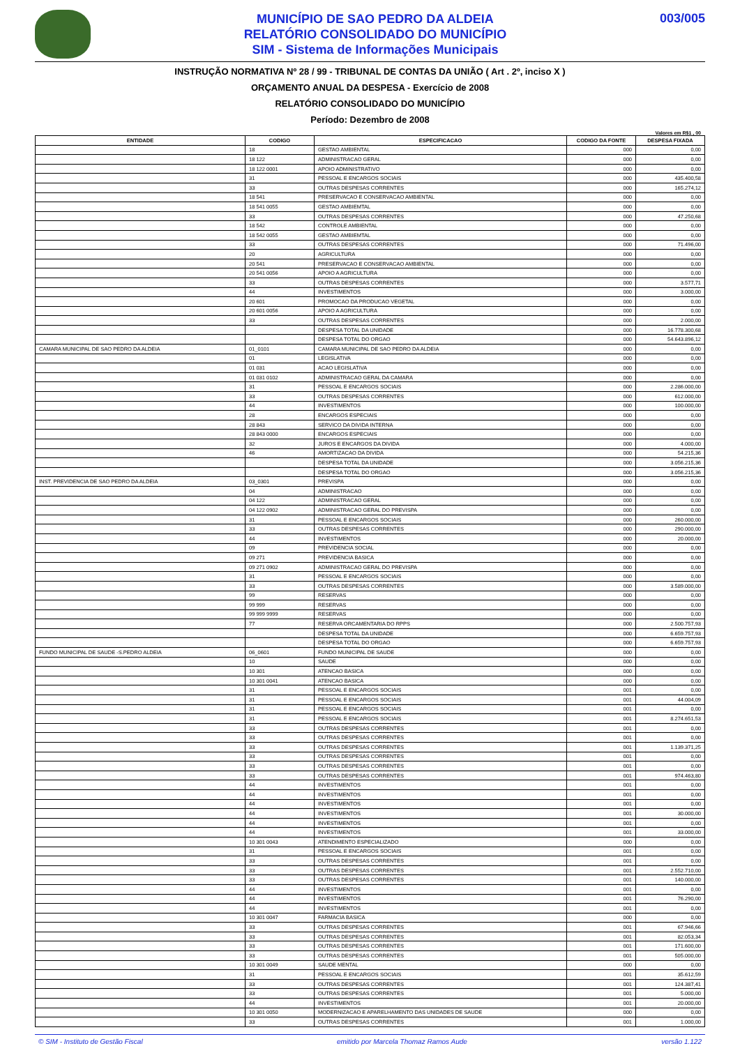MUNICÍPIO DE SAO PEDRO DA ALDEIA
RELATÓRIO CONSOLIDADO DO MUNICÍPIO
SIM - Sistema de Informações Municipais
003/005
INSTRUÇÃO NORMATIVA Nº 28 / 99 - TRIBUNAL DE CONTAS DA UNIÃO ( Art . 2º, inciso X )
ORÇAMENTO ANUAL DA DESPESA - Exercício de 2008
RELATÓRIO CONSOLIDADO DO MUNICÍPIO
Período: Dezembro de 2008
Valores em R$1 , 00
| ENTIDADE | CODIGO | ESPECIFICACAO | CODIGO DA FONTE | DESPESA FIXADA |
| --- | --- | --- | --- | --- |
| | 18 | GESTAO AMBIENTAL | 000 | 0,00 |
| | 18 122 | ADMINISTRACAO GERAL | 000 | 0,00 |
| | 18 122 0001 | APOIO ADMINISTRATIVO | 000 | 0,00 |
| | 31 | PESSOAL E ENCARGOS SOCIAIS | 000 | 435.400,58 |
| | 33 | OUTRAS DESPESAS CORRENTES | 000 | 165.274,12 |
| | 18 541 | PRESERVACAO E CONSERVACAO AMBIENTAL | 000 | 0,00 |
| | 18 541 0055 | GESTAO AMBIEMTAL | 000 | 0,00 |
| | 33 | OUTRAS DESPESAS CORRENTES | 000 | 47.250,68 |
| | 18 542 | CONTROLE AMBIENTAL | 000 | 0,00 |
| | 18 542 0055 | GESTAO AMBIEMTAL | 000 | 0,00 |
| | 33 | OUTRAS DESPESAS CORRENTES | 000 | 71.496,00 |
| | 20 | AGRICULTURA | 000 | 0,00 |
| | 20 541 | PRESERVACAO E CONSERVACAO AMBIENTAL | 000 | 0,00 |
| | 20 541 0056 | APOIO A AGRICULTURA | 000 | 0,00 |
| | 33 | OUTRAS DESPESAS CORRENTES | 000 | 3.577,71 |
| | 44 | INVESTIMENTOS | 000 | 3.000,00 |
| | 20 601 | PROMOCAO DA PRODUCAO VEGETAL | 000 | 0,00 |
| | 20 601 0056 | APOIO A AGRICULTURA | 000 | 0,00 |
| | 33 | OUTRAS DESPESAS CORRENTES | 000 | 2.000,00 |
| | | DESPESA TOTAL DA UNIDADE | 000 | 16.778.300,68 |
| | | DESPESA TOTAL DO ORGAO | 000 | 54.643.896,12 |
| CAMARA MUNICIPAL DE SAO PEDRO DA ALDEIA | 01_0101 | CAMARA MUNICIPAL DE SAO PEDRO DA ALDEIA | 000 | 0,00 |
| | 01 | LEGISLATIVA | 000 | 0,00 |
| | 01 031 | ACAO LEGISLATIVA | 000 | 0,00 |
| | 01 031 0102 | ADMINISTRACAO GERAL DA CAMARA | 000 | 0,00 |
| | 31 | PESSOAL E ENCARGOS SOCIAIS | 000 | 2.286.000,00 |
| | 33 | OUTRAS DESPESAS CORRENTES | 000 | 612.000,00 |
| | 44 | INVESTIMENTOS | 000 | 100.000,00 |
| | 28 | ENCARGOS ESPECIAIS | 000 | 0,00 |
| | 28 843 | SERVICO DA DIVIDA INTERNA | 000 | 0,00 |
| | 28 843 0000 | ENCARGOS ESPECIAIS | 000 | 0,00 |
| | 32 | JUROS E ENCARGOS DA DIVIDA | 000 | 4.000,00 |
| | 46 | AMORTIZACAO DA DIVIDA | 000 | 54.215,36 |
| | | DESPESA TOTAL DA UNIDADE | 000 | 3.056.215,36 |
| | | DESPESA TOTAL DO ORGAO | 000 | 3.056.215,36 |
| INST. PREVIDENCIA DE SAO PEDRO DA ALDEIA | 03_0301 | PREVISPA | 000 | 0,00 |
| | 04 | ADMINISTRACAO | 000 | 0,00 |
| | 04 122 | ADMINISTRACAO GERAL | 000 | 0,00 |
| | 04 122 0902 | ADMINISTRACAO GERAL DO PREVISPA | 000 | 0,00 |
| | 31 | PESSOAL E ENCARGOS SOCIAIS | 000 | 260.000,00 |
| | 33 | OUTRAS DESPESAS CORRENTES | 000 | 290.000,00 |
| | 44 | INVESTIMENTOS | 000 | 20.000,00 |
| | 09 | PREVIDENCIA SOCIAL | 000 | 0,00 |
| | 09 271 | PREVIDENCIA BASICA | 000 | 0,00 |
| | 09 271 0902 | ADMINISTRACAO GERAL DO PREVISPA | 000 | 0,00 |
| | 31 | PESSOAL E ENCARGOS SOCIAIS | 000 | 0,00 |
| | 33 | OUTRAS DESPESAS CORRENTES | 000 | 3.589.000,00 |
| | 99 | RESERVAS | 000 | 0,00 |
| | 99 999 | RESERVAS | 000 | 0,00 |
| | 99 999 9999 | RESERVAS | 000 | 0,00 |
| | 77 | RESERVA ORCAMENTARIA DO RPPS | 000 | 2.500.757,93 |
| | | DESPESA TOTAL DA UNIDADE | 000 | 6.659.757,93 |
| | | DESPESA TOTAL DO ORGAO | 000 | 6.659.757,93 |
| FUNDO MUNICIPAL DE SAUDE -S.PEDRO ALDEIA | 06_0601 | FUNDO MUNICIPAL DE SAUDE | 000 | 0,00 |
| | 10 | SAUDE | 000 | 0,00 |
| | 10 301 | ATENCAO BASICA | 000 | 0,00 |
| | 10 301 0041 | ATENCAO BASICA | 000 | 0,00 |
| | 31 | PESSOAL E ENCARGOS SOCIAIS | 001 | 0,00 |
| | 31 | PESSOAL E ENCARGOS SOCIAIS | 001 | 44.004,09 |
| | 31 | PESSOAL E ENCARGOS SOCIAIS | 001 | 0,00 |
| | 31 | PESSOAL E ENCARGOS SOCIAIS | 001 | 8.274.651,53 |
| | 33 | OUTRAS DESPESAS CORRENTES | 001 | 0,00 |
| | 33 | OUTRAS DESPESAS CORRENTES | 001 | 0,00 |
| | 33 | OUTRAS DESPESAS CORRENTES | 001 | 1.139.371,25 |
| | 33 | OUTRAS DESPESAS CORRENTES | 001 | 0,00 |
| | 33 | OUTRAS DESPESAS CORRENTES | 001 | 0,00 |
| | 33 | OUTRAS DESPESAS CORRENTES | 001 | 974.463,80 |
| | 44 | INVESTIMENTOS | 001 | 0,00 |
| | 44 | INVESTIMENTOS | 001 | 0,00 |
| | 44 | INVESTIMENTOS | 001 | 0,00 |
| | 44 | INVESTIMENTOS | 001 | 30.000,00 |
| | 44 | INVESTIMENTOS | 001 | 0,00 |
| | 44 | INVESTIMENTOS | 001 | 33.000,00 |
| | 10 301 0043 | ATENDIMENTO ESPECIALIZADO | 000 | 0,00 |
| | 31 | PESSOAL E ENCARGOS SOCIAIS | 001 | 0,00 |
| | 33 | OUTRAS DESPESAS CORRENTES | 001 | 0,00 |
| | 33 | OUTRAS DESPESAS CORRENTES | 001 | 2.552.710,00 |
| | 33 | OUTRAS DESPESAS CORRENTES | 001 | 140.000,00 |
| | 44 | INVESTIMENTOS | 001 | 0,00 |
| | 44 | INVESTIMENTOS | 001 | 76.290,00 |
| | 44 | INVESTIMENTOS | 001 | 0,00 |
| | 10 301 0047 | FARMACIA BASICA | 000 | 0,00 |
| | 33 | OUTRAS DESPESAS CORRENTES | 001 | 67.946,66 |
| | 33 | OUTRAS DESPESAS CORRENTES | 001 | 82.053,34 |
| | 33 | OUTRAS DESPESAS CORRENTES | 001 | 171.600,00 |
| | 33 | OUTRAS DESPESAS CORRENTES | 001 | 505.000,00 |
| | 10 301 0049 | SAUDE MENTAL | 000 | 0,00 |
| | 31 | PESSOAL E ENCARGOS SOCIAIS | 001 | 35.612,59 |
| | 33 | OUTRAS DESPESAS CORRENTES | 001 | 124.387,41 |
| | 33 | OUTRAS DESPESAS CORRENTES | 001 | 5.000,00 |
| | 44 | INVESTIMENTOS | 001 | 20.000,00 |
| | 10 301 0050 | MODERNIZACAO E APARELHAMENTO DAS UNIDADES DE SAUDE | 000 | 0,00 |
| | 33 | OUTRAS DESPESAS CORRENTES | 001 | 1.000,00 |
© SIM - Instituto de Gestão Fiscal emitido por Marcela Thomaz Ramos Aude versão 1.122